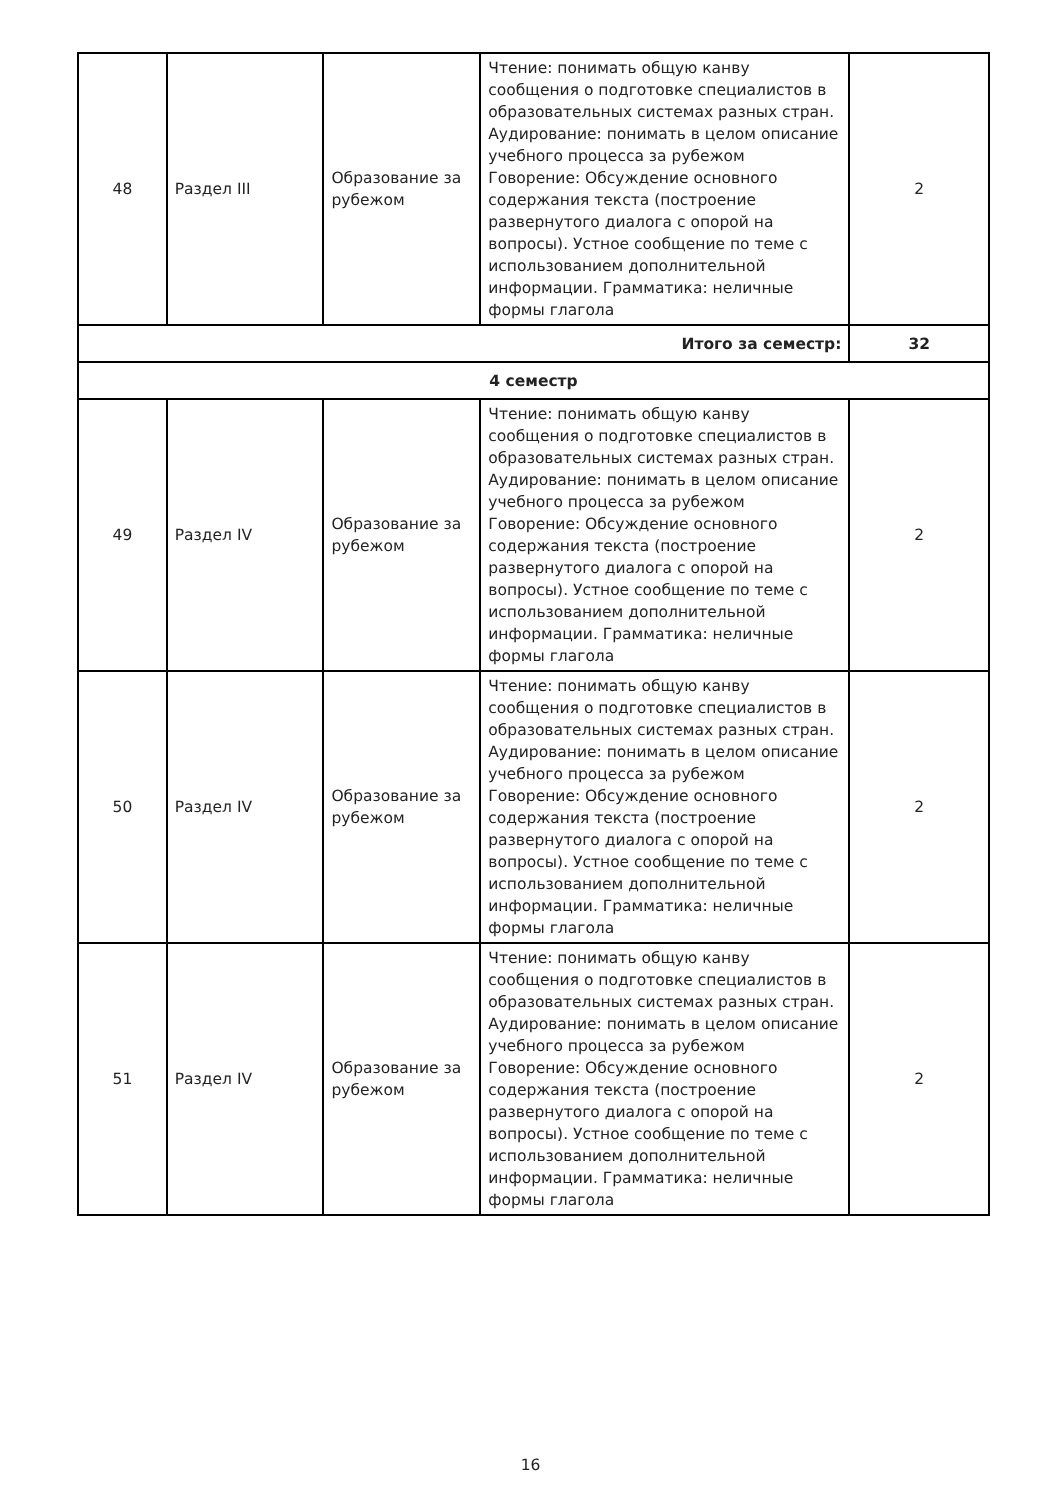| 48 | Раздел III | Образование за рубежом | Чтение: понимать общую канву сообщения о подготовке специалистов в образовательных системах разных стран. Аудирование: понимать в целом описание учебного процесса за рубежом Говорение: Обсуждение основного содержания текста (построение развернутого диалога с опорой на вопросы). Устное сообщение по теме с использованием дополнительной информации. Грамматика: неличные формы глагола | 2 |
| Итого за семестр: | | | | 32 |
| 4 семестр | | | | |
| 49 | Раздел IV | Образование за рубежом | Чтение: понимать общую канву сообщения о подготовке специалистов в образовательных системах разных стран. Аудирование: понимать в целом описание учебного процесса за рубежом Говорение: Обсуждение основного содержания текста (построение развернутого диалога с опорой на вопросы). Устное сообщение по теме с использованием дополнительной информации. Грамматика: неличные формы глагола | 2 |
| 50 | Раздел IV | Образование за рубежом | Чтение: понимать общую канву сообщения о подготовке специалистов в образовательных системах разных стран. Аудирование: понимать в целом описание учебного процесса за рубежом Говорение: Обсуждение основного содержания текста (построение развернутого диалога с опорой на вопросы). Устное сообщение по теме с использованием дополнительной информации. Грамматика: неличные формы глагола | 2 |
| 51 | Раздел IV | Образование за рубежом | Чтение: понимать общую канву сообщения о подготовке специалистов в образовательных системах разных стран. Аудирование: понимать в целом описание учебного процесса за рубежом Говорение: Обсуждение основного содержания текста (построение развернутого диалога с опорой на вопросы). Устное сообщение по теме с использованием дополнительной информации. Грамматика: неличные формы глагола | 2 |
16